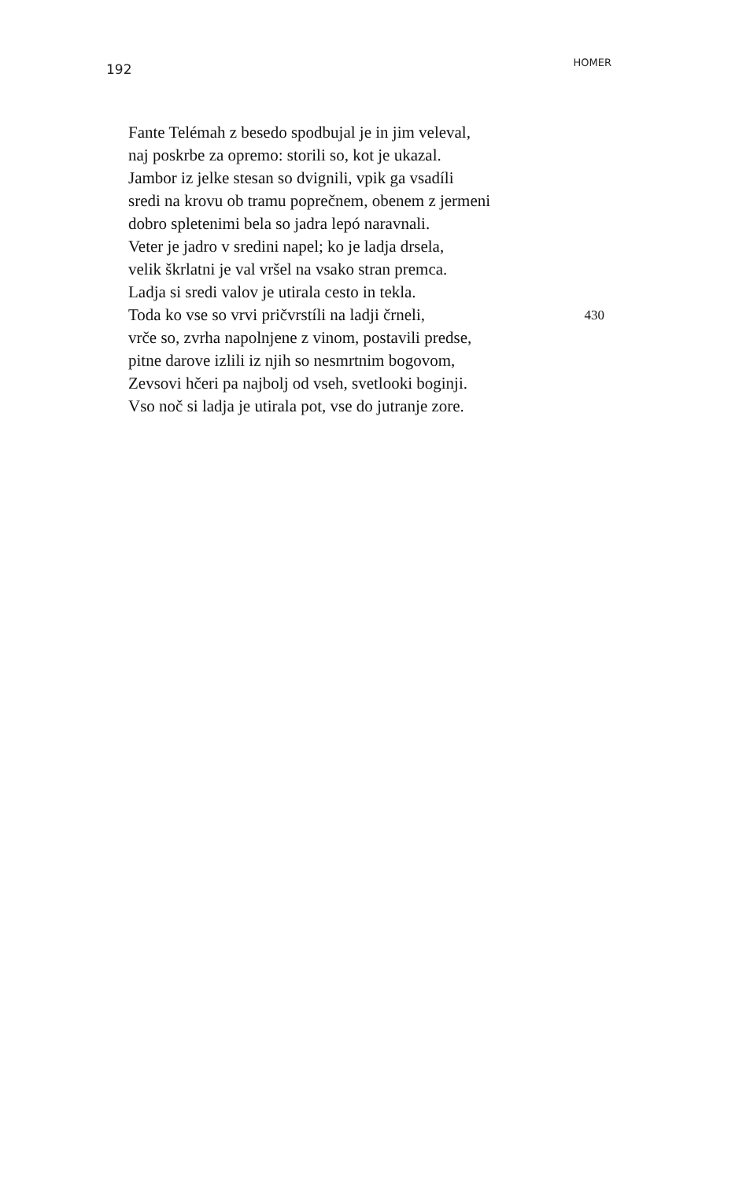192
HOMER
Fante Telémah z besedo spodbujal je in jim veleval,
naj poskrbe za opremo: storili so, kot je ukazal.
Jambor iz jelke stesan so dvignili, vpik ga vsadíli
sredi na krovu ob tramu poprečnem, obenem z jermeni
dobro spletenimi bela so jadra lepó naravnali.
Veter je jadro v sredini napel; ko je ladja drsela,
velik škrlatni je val vršel na vsako stran premca.
Ladja si sredi valov je utirala cesto in tekla.
Toda ko vse so vrvi pričvrstíli na ladji črneli, 430
vrče so, zvrha napolnjene z vinom, postavili predse,
pitne darove izlili iz njih so nesmrtnim bogovom,
Zevsovi hčeri pa najbolj od vseh, svetlooki boginji.
Vso noč si ladja je utirala pot, vse do jutranje zore.